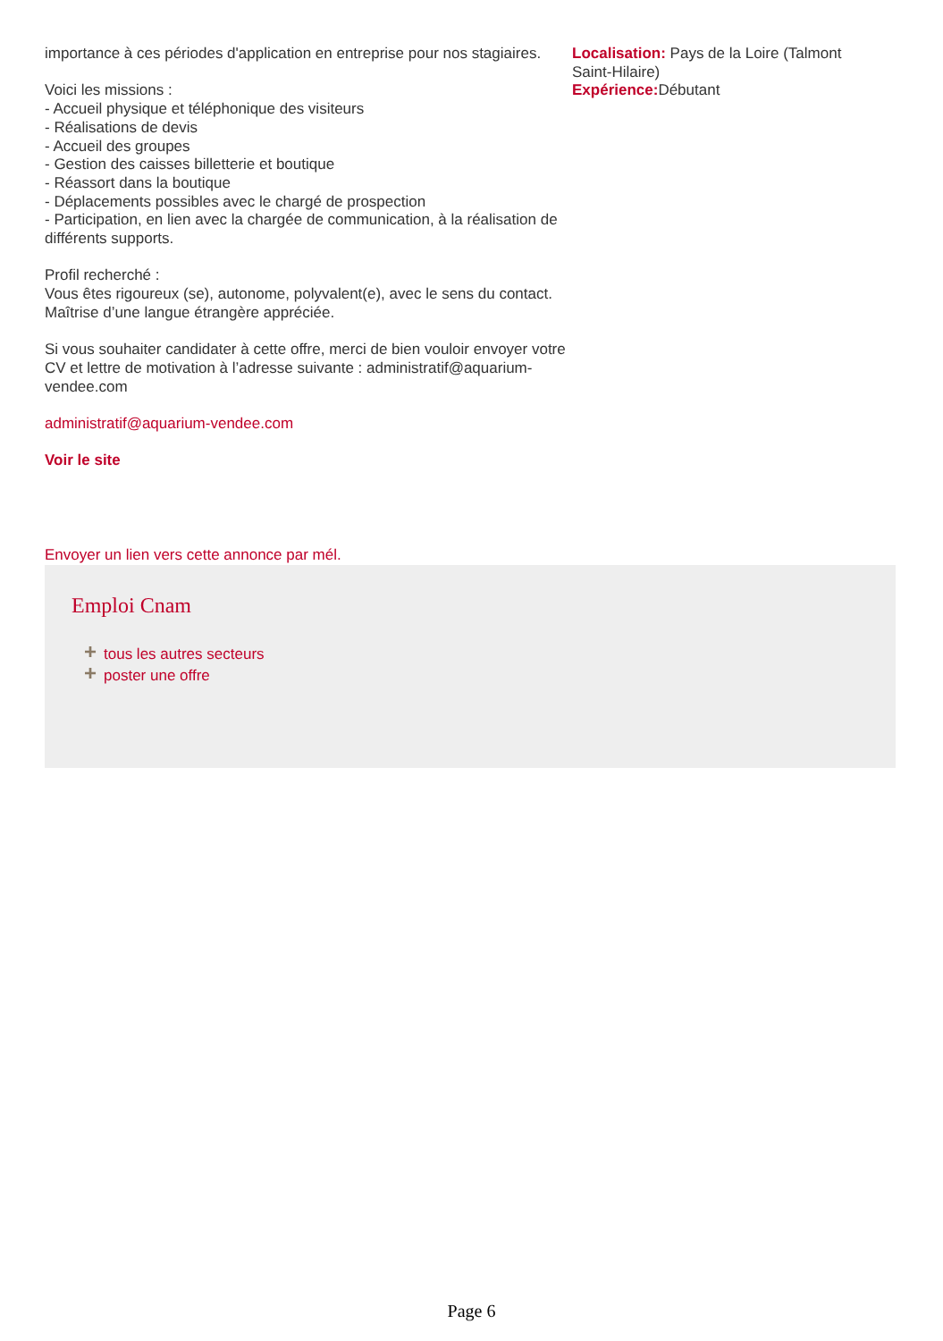importance à ces périodes d'application en entreprise pour nos stagiaires.
Voici les missions :
- Accueil physique et téléphonique des visiteurs
- Réalisations de devis
- Accueil des groupes
- Gestion des caisses billetterie et boutique
- Réassort dans la boutique
- Déplacements possibles avec le chargé de prospection
- Participation, en lien avec la chargée de communication, à la réalisation de différents supports.
Profil recherché :
Vous êtes rigoureux (se), autonome, polyvalent(e), avec le sens du contact.
Maîtrise d’une langue étrangère appréciée.
Si vous souhaiter candidater à cette offre, merci de bien vouloir envoyer votre CV et lettre de motivation à l’adresse suivante : administratif@aquarium-vendee.com
administratif@aquarium-vendee.com
Voir le site
Envoyer un lien vers cette annonce par mél.
Localisation: Pays de la Loire (Talmont Saint-Hilaire)
Expérience: Débutant
Emploi Cnam
+ tous les autres secteurs
+ poster une offre
Page 6